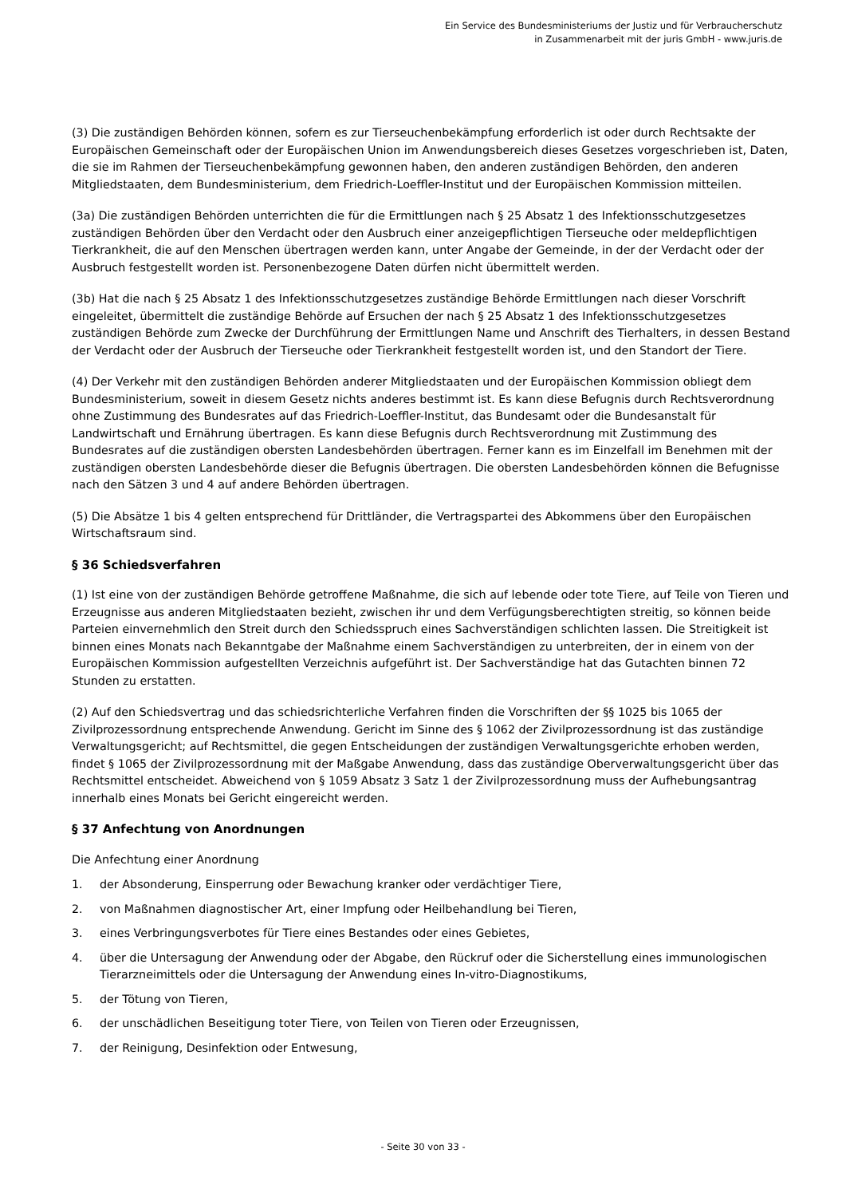Ein Service des Bundesministeriums der Justiz und für Verbraucherschutz
in Zusammenarbeit mit der juris GmbH - www.juris.de
(3) Die zuständigen Behörden können, sofern es zur Tierseuchenbekämpfung erforderlich ist oder durch Rechtsakte der Europäischen Gemeinschaft oder der Europäischen Union im Anwendungsbereich dieses Gesetzes vorgeschrieben ist, Daten, die sie im Rahmen der Tierseuchenbekämpfung gewonnen haben, den anderen zuständigen Behörden, den anderen Mitgliedstaaten, dem Bundesministerium, dem Friedrich-Loeffler-Institut und der Europäischen Kommission mitteilen.
(3a) Die zuständigen Behörden unterrichten die für die Ermittlungen nach § 25 Absatz 1 des Infektionsschutzgesetzes zuständigen Behörden über den Verdacht oder den Ausbruch einer anzeigepflichtigen Tierseuche oder meldepflichtigen Tierkrankheit, die auf den Menschen übertragen werden kann, unter Angabe der Gemeinde, in der der Verdacht oder der Ausbruch festgestellt worden ist. Personenbezogene Daten dürfen nicht übermittelt werden.
(3b) Hat die nach § 25 Absatz 1 des Infektionsschutzgesetzes zuständige Behörde Ermittlungen nach dieser Vorschrift eingeleitet, übermittelt die zuständige Behörde auf Ersuchen der nach § 25 Absatz 1 des Infektionsschutzgesetzes zuständigen Behörde zum Zwecke der Durchführung der Ermittlungen Name und Anschrift des Tierhalters, in dessen Bestand der Verdacht oder der Ausbruch der Tierseuche oder Tierkrankheit festgestellt worden ist, und den Standort der Tiere.
(4) Der Verkehr mit den zuständigen Behörden anderer Mitgliedstaaten und der Europäischen Kommission obliegt dem Bundesministerium, soweit in diesem Gesetz nichts anderes bestimmt ist. Es kann diese Befugnis durch Rechtsverordnung ohne Zustimmung des Bundesrates auf das Friedrich-Loeffler-Institut, das Bundesamt oder die Bundesanstalt für Landwirtschaft und Ernährung übertragen. Es kann diese Befugnis durch Rechtsverordnung mit Zustimmung des Bundesrates auf die zuständigen obersten Landesbehörden übertragen. Ferner kann es im Einzelfall im Benehmen mit der zuständigen obersten Landesbehörde dieser die Befugnis übertragen. Die obersten Landesbehörden können die Befugnisse nach den Sätzen 3 und 4 auf andere Behörden übertragen.
(5) Die Absätze 1 bis 4 gelten entsprechend für Drittländer, die Vertragspartei des Abkommens über den Europäischen Wirtschaftsraum sind.
§ 36 Schiedsverfahren
(1) Ist eine von der zuständigen Behörde getroffene Maßnahme, die sich auf lebende oder tote Tiere, auf Teile von Tieren und Erzeugnisse aus anderen Mitgliedstaaten bezieht, zwischen ihr und dem Verfügungsberechtigten streitig, so können beide Parteien einvernehmlich den Streit durch den Schiedsspruch eines Sachverständigen schlichten lassen. Die Streitigkeit ist binnen eines Monats nach Bekanntgabe der Maßnahme einem Sachverständigen zu unterbreiten, der in einem von der Europäischen Kommission aufgestellten Verzeichnis aufgeführt ist. Der Sachverständige hat das Gutachten binnen 72 Stunden zu erstatten.
(2) Auf den Schiedsvertrag und das schiedsrichterliche Verfahren finden die Vorschriften der §§ 1025 bis 1065 der Zivilprozessordnung entsprechende Anwendung. Gericht im Sinne des § 1062 der Zivilprozessordnung ist das zuständige Verwaltungsgericht; auf Rechtsmittel, die gegen Entscheidungen der zuständigen Verwaltungsgerichte erhoben werden, findet § 1065 der Zivilprozessordnung mit der Maßgabe Anwendung, dass das zuständige Oberverwaltungsgericht über das Rechtsmittel entscheidet. Abweichend von § 1059 Absatz 3 Satz 1 der Zivilprozessordnung muss der Aufhebungsantrag innerhalb eines Monats bei Gericht eingereicht werden.
§ 37 Anfechtung von Anordnungen
Die Anfechtung einer Anordnung
1. der Absonderung, Einsperrung oder Bewachung kranker oder verdächtiger Tiere,
2. von Maßnahmen diagnostischer Art, einer Impfung oder Heilbehandlung bei Tieren,
3. eines Verbringungsverbotes für Tiere eines Bestandes oder eines Gebietes,
4. über die Untersagung der Anwendung oder der Abgabe, den Rückruf oder die Sicherstellung eines immunologischen Tierarzneimittels oder die Untersagung der Anwendung eines In-vitro-Diagnostikums,
5. der Tötung von Tieren,
6. der unschädlichen Beseitigung toter Tiere, von Teilen von Tieren oder Erzeugnissen,
7. der Reinigung, Desinfektion oder Entwesung,
- Seite 30 von 33 -